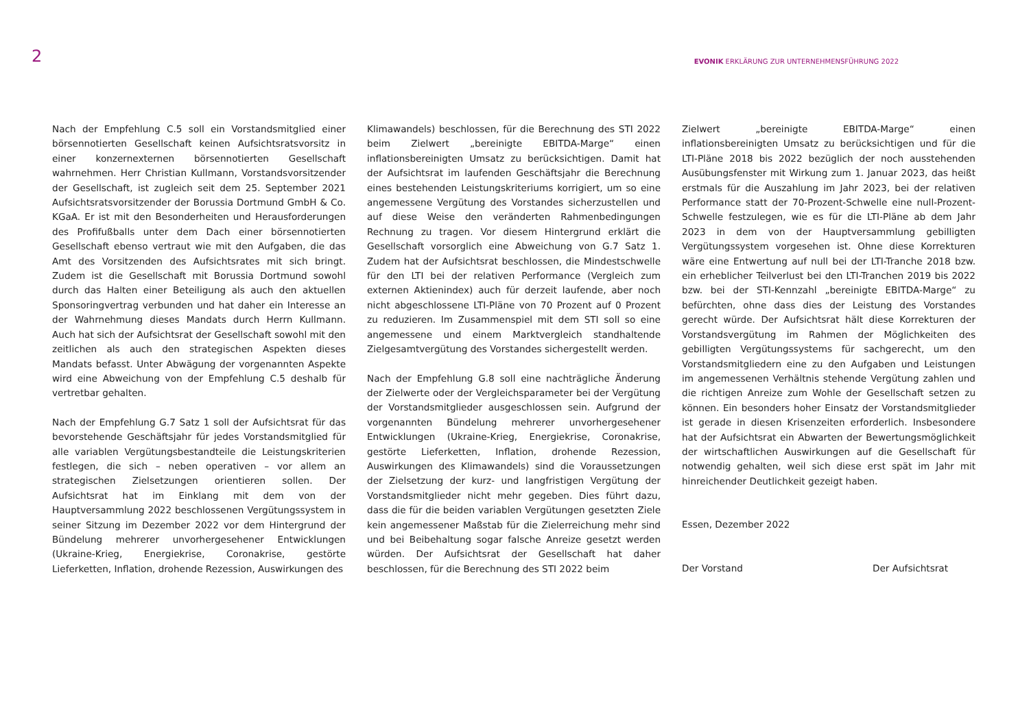2
EVONIK ERKLÄRUNG ZUR UNTERNEHMENSFÜHRUNG 2022
Nach der Empfehlung C.5 soll ein Vorstandsmitglied einer börsennotierten Gesellschaft keinen Aufsichtsratsvorsitz in einer konzernexternen börsennotierten Gesellschaft wahrnehmen. Herr Christian Kullmann, Vorstandsvorsitzender der Gesellschaft, ist zugleich seit dem 25. September 2021 Aufsichtsratsvorsitzender der Borussia Dortmund GmbH & Co. KGaA. Er ist mit den Besonderheiten und Herausforderungen des Profifußballs unter dem Dach einer börsennotierten Gesellschaft ebenso vertraut wie mit den Aufgaben, die das Amt des Vorsitzenden des Aufsichtsrates mit sich bringt. Zudem ist die Gesellschaft mit Borussia Dortmund sowohl durch das Halten einer Beteiligung als auch den aktuellen Sponsoringvertrag verbunden und hat daher ein Interesse an der Wahrnehmung dieses Mandats durch Herrn Kullmann. Auch hat sich der Aufsichtsrat der Gesellschaft sowohl mit den zeitlichen als auch den strategischen Aspekten dieses Mandats befasst. Unter Abwägung der vorgenannten Aspekte wird eine Abweichung von der Empfehlung C.5 deshalb für vertretbar gehalten.
Nach der Empfehlung G.7 Satz 1 soll der Aufsichtsrat für das bevorstehende Geschäftsjahr für jedes Vorstandsmitglied für alle variablen Vergütungsbestandteile die Leistungskriterien festlegen, die sich – neben operativen – vor allem an strategischen Zielsetzungen orientieren sollen. Der Aufsichtsrat hat im Einklang mit dem von der Hauptversammlung 2022 beschlossenen Vergütungssystem in seiner Sitzung im Dezember 2022 vor dem Hintergrund der Bündelung mehrerer unvorhergesehener Entwicklungen (Ukraine-Krieg, Energiekrise, Coronakrise, gestörte Lieferketten, Inflation, drohende Rezession, Auswirkungen des
Klimawandels) beschlossen, für die Berechnung des STI 2022 beim Zielwert „bereinigte EBITDA-Marge“ einen inflationsbereinigten Umsatz zu berücksichtigen. Damit hat der Aufsichtsrat im laufenden Geschäftsjahr die Berechnung eines bestehenden Leistungskriteriums korrigiert, um so eine angemessene Vergütung des Vorstandes sicherzustellen und auf diese Weise den veränderten Rahmenbedingungen Rechnung zu tragen. Vor diesem Hintergrund erklärt die Gesellschaft vorsorglich eine Abweichung von G.7 Satz 1. Zudem hat der Aufsichtsrat beschlossen, die Mindestschwelle für den LTI bei der relativen Performance (Vergleich zum externen Aktienindex) auch für derzeit laufende, aber noch nicht abgeschlossene LTI-Pläne von 70 Prozent auf 0 Prozent zu reduzieren. Im Zusammenspiel mit dem STI soll so eine angemessene und einem Marktvergleich standhaltende Zielgesamtvergütung des Vorstandes sichergestellt werden.
Nach der Empfehlung G.8 soll eine nachträgliche Änderung der Zielwerte oder der Vergleichsparameter bei der Vergütung der Vorstandsmitglieder ausgeschlossen sein. Aufgrund der vorgenannten Bündelung mehrerer unvorhergesehener Entwicklungen (Ukraine-Krieg, Energiekrise, Coronakrise, gestörte Lieferketten, Inflation, drohende Rezession, Auswirkungen des Klimawandels) sind die Voraussetzungen der Zielsetzung der kurz- und langfristigen Vergütung der Vorstandsmitglieder nicht mehr gegeben. Dies führt dazu, dass die für die beiden variablen Vergütungen gesetzten Ziele kein angemessener Maßstab für die Zielerreichung mehr sind und bei Beibehaltung sogar falsche Anreize gesetzt werden würden. Der Aufsichtsrat der Gesellschaft hat daher beschlossen, für die Berechnung des STI 2022 beim
Zielwert „bereinigte EBITDA-Marge“ einen inflationsbereinigten Umsatz zu berücksichtigen und für die LTI-Pläne 2018 bis 2022 bezüglich der noch ausstehenden Ausübungsfenster mit Wirkung zum 1. Januar 2023, das heißt erstmals für die Auszahlung im Jahr 2023, bei der relativen Performance statt der 70-Prozent-Schwelle eine null-Prozent-Schwelle festzulegen, wie es für die LTI-Pläne ab dem Jahr 2023 in dem von der Hauptversammlung gebilligten Vergütungssystem vorgesehen ist. Ohne diese Korrekturen wäre eine Entwertung auf null bei der LTI-Tranche 2018 bzw. ein erheblicher Teilverlust bei den LTI-Tranchen 2019 bis 2022 bzw. bei der STI-Kennzahl „bereinigte EBITDA-Marge“ zu befürchten, ohne dass dies der Leistung des Vorstandes gerecht würde. Der Aufsichtsrat hält diese Korrekturen der Vorstandsvergütung im Rahmen der Möglichkeiten des gebilligten Vergütungssystems für sachgerecht, um den Vorstandsmitgliedern eine zu den Aufgaben und Leistungen im angemessenen Verhältnis stehende Vergütung zahlen und die richtigen Anreize zum Wohle der Gesellschaft setzen zu können. Ein besonders hoher Einsatz der Vorstandsmitglieder ist gerade in diesen Krisenzeiten erforderlich. Insbesondere hat der Aufsichtsrat ein Abwarten der Bewertungsmöglichkeit der wirtschaftlichen Auswirkungen auf die Gesellschaft für notwendig gehalten, weil sich diese erst spät im Jahr mit hinreichender Deutlichkeit gezeigt haben.
Essen, Dezember 2022
Der Vorstand Der Aufsichtsrat